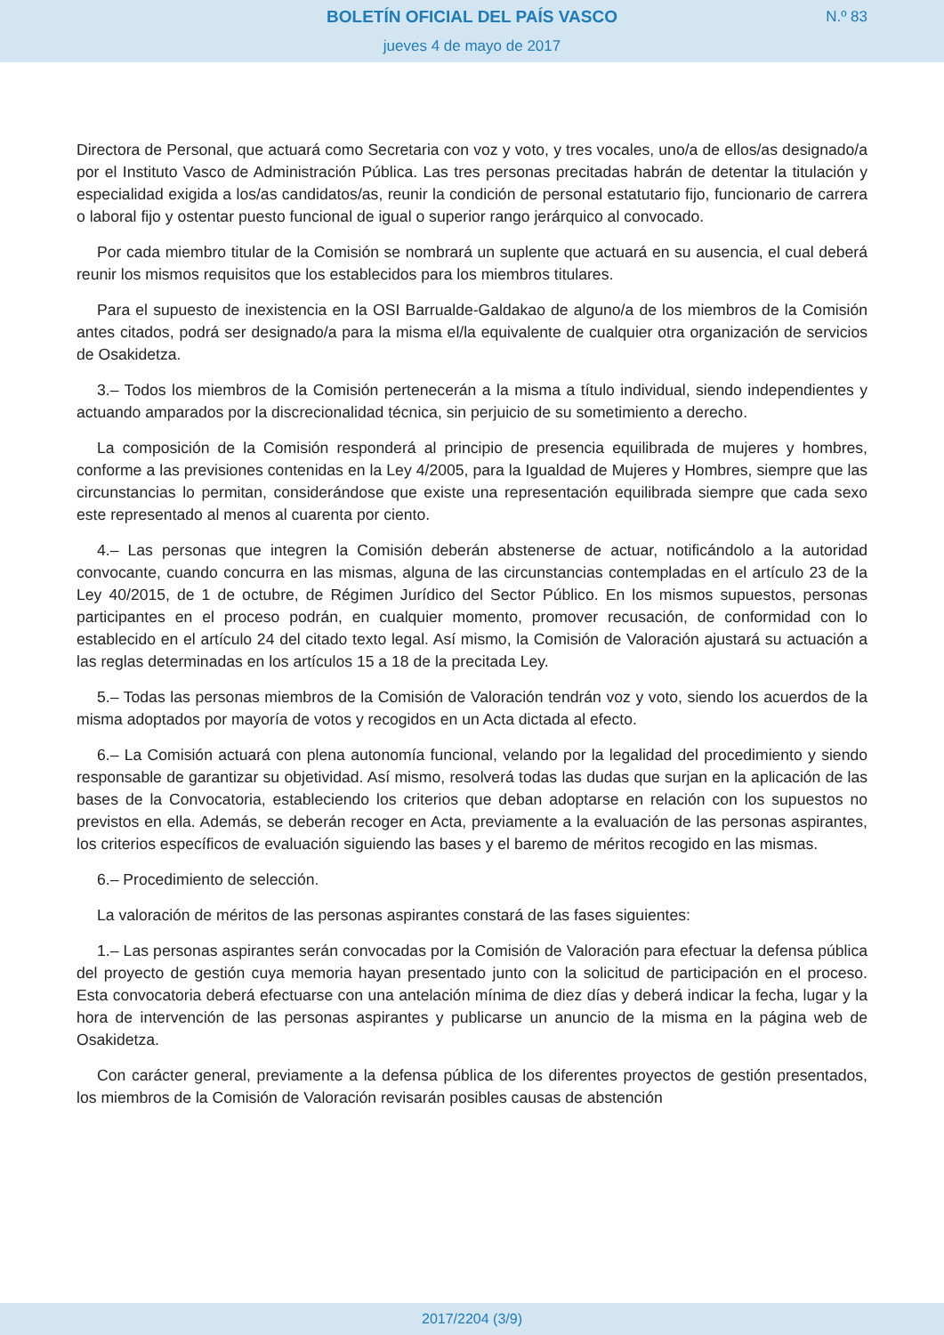BOLETÍN OFICIAL DEL PAÍS VASCO
N.º 83
jueves 4 de mayo de 2017
Directora de Personal, que actuará como Secretaria con voz y voto, y tres vocales, uno/a de ellos/as designado/a por el Instituto Vasco de Administración Pública. Las tres personas precitadas habrán de detentar la titulación y especialidad exigida a los/as candidatos/as, reunir la condición de personal estatutario fijo, funcionario de carrera o laboral fijo y ostentar puesto funcional de igual o superior rango jerárquico al convocado.
Por cada miembro titular de la Comisión se nombrará un suplente que actuará en su ausencia, el cual deberá reunir los mismos requisitos que los establecidos para los miembros titulares.
Para el supuesto de inexistencia en la OSI Barrualde-Galdakao de alguno/a de los miembros de la Comisión antes citados, podrá ser designado/a para la misma el/la equivalente de cualquier otra organización de servicios de Osakidetza.
3.– Todos los miembros de la Comisión pertenecerán a la misma a título individual, siendo independientes y actuando amparados por la discrecionalidad técnica, sin perjuicio de su sometimiento a derecho.
La composición de la Comisión responderá al principio de presencia equilibrada de mujeres y hombres, conforme a las previsiones contenidas en la Ley 4/2005, para la Igualdad de Mujeres y Hombres, siempre que las circunstancias lo permitan, considerándose que existe una representación equilibrada siempre que cada sexo este representado al menos al cuarenta por ciento.
4.– Las personas que integren la Comisión deberán abstenerse de actuar, notificándolo a la autoridad convocante, cuando concurra en las mismas, alguna de las circunstancias contempladas en el artículo 23 de la Ley 40/2015, de 1 de octubre, de Régimen Jurídico del Sector Público. En los mismos supuestos, personas participantes en el proceso podrán, en cualquier momento, promover recusación, de conformidad con lo establecido en el artículo 24 del citado texto legal. Así mismo, la Comisión de Valoración ajustará su actuación a las reglas determinadas en los artículos 15 a 18 de la precitada Ley.
5.– Todas las personas miembros de la Comisión de Valoración tendrán voz y voto, siendo los acuerdos de la misma adoptados por mayoría de votos y recogidos en un Acta dictada al efecto.
6.– La Comisión actuará con plena autonomía funcional, velando por la legalidad del procedimiento y siendo responsable de garantizar su objetividad. Así mismo, resolverá todas las dudas que surjan en la aplicación de las bases de la Convocatoria, estableciendo los criterios que deban adoptarse en relación con los supuestos no previstos en ella. Además, se deberán recoger en Acta, previamente a la evaluación de las personas aspirantes, los criterios específicos de evaluación siguiendo las bases y el baremo de méritos recogido en las mismas.
6.– Procedimiento de selección.
La valoración de méritos de las personas aspirantes constará de las fases siguientes:
1.– Las personas aspirantes serán convocadas por la Comisión de Valoración para efectuar la defensa pública del proyecto de gestión cuya memoria hayan presentado junto con la solicitud de participación en el proceso. Esta convocatoria deberá efectuarse con una antelación mínima de diez días y deberá indicar la fecha, lugar y la hora de intervención de las personas aspirantes y publicarse un anuncio de la misma en la página web de Osakidetza.
Con carácter general, previamente a la defensa pública de los diferentes proyectos de gestión presentados, los miembros de la Comisión de Valoración revisarán posibles causas de abstención
2017/2204 (3/9)